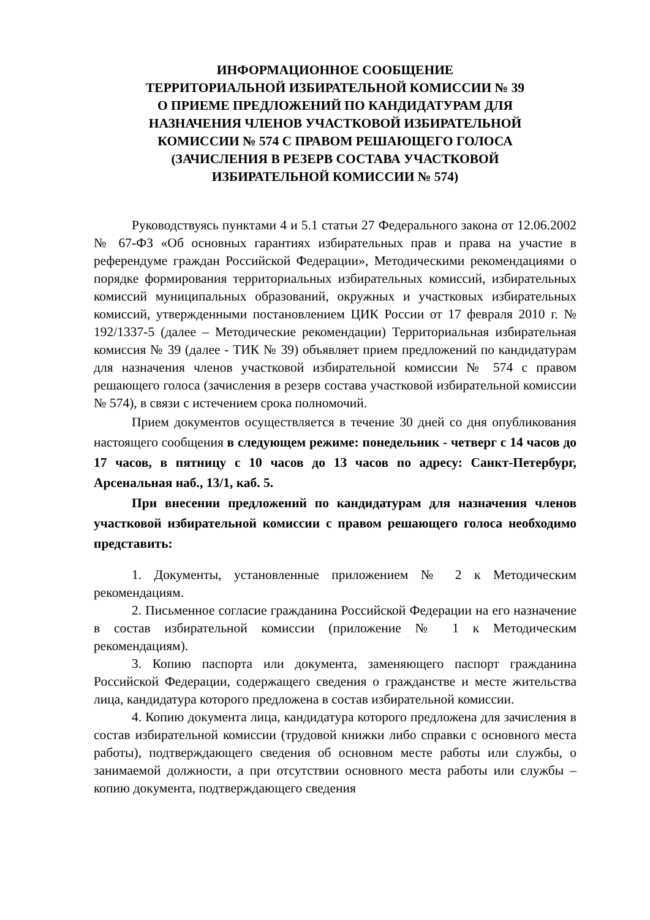ИНФОРМАЦИОННОЕ СООБЩЕНИЕ
ТЕРРИТОРИАЛЬНОЙ ИЗБИРАТЕЛЬНОЙ КОМИССИИ № 39
О ПРИЕМЕ ПРЕДЛОЖЕНИЙ ПО КАНДИДАТУРАМ ДЛЯ
НАЗНАЧЕНИЯ ЧЛЕНОВ УЧАСТКОВОЙ ИЗБИРАТЕЛЬНОЙ
КОМИССИИ № 574 С ПРАВОМ РЕШАЮЩЕГО ГОЛОСА
(ЗАЧИСЛЕНИЯ В РЕЗЕРВ СОСТАВА УЧАСТКОВОЙ
ИЗБИРАТЕЛЬНОЙ КОМИССИИ № 574)
Руководствуясь пунктами 4 и 5.1 статьи 27 Федерального закона от 12.06.2002 № 67-ФЗ «Об основных гарантиях избирательных прав и права на участие в референдуме граждан Российской Федерации», Методическими рекомендациями о порядке формирования территориальных избирательных комиссий, избирательных комиссий муниципальных образований, окружных и участковых избирательных комиссий, утвержденными постановлением ЦИК России от 17 февраля 2010 г. № 192/1337-5 (далее – Методические рекомендации) Территориальная избирательная комиссия № 39 (далее - ТИК № 39) объявляет прием предложений по кандидатурам для назначения членов участковой избирательной комиссии № 574 с правом решающего голоса (зачисления в резерв состава участковой избирательной комиссии № 574), в связи с истечением срока полномочий.
Прием документов осуществляется в течение 30 дней со дня опубликования настоящего сообщения в следующем режиме: понедельник - четверг с 14 часов до 17 часов, в пятницу с 10 часов до 13 часов по адресу: Санкт-Петербург, Арсенальная наб., 13/1, каб. 5.
При внесении предложений по кандидатурам для назначения членов участковой избирательной комиссии с правом решающего голоса необходимо представить:
1. Документы, установленные приложением № 2 к Методическим рекомендациям.
2. Письменное согласие гражданина Российской Федерации на его назначение в состав избирательной комиссии (приложение № 1 к Методическим рекомендациям).
3. Копию паспорта или документа, заменяющего паспорт гражданина Российской Федерации, содержащего сведения о гражданстве и месте жительства лица, кандидатура которого предложена в состав избирательной комиссии.
4. Копию документа лица, кандидатура которого предложена для зачисления в состав избирательной комиссии (трудовой книжки либо справки с основного места работы), подтверждающего сведения об основном месте работы или службы, о занимаемой должности, а при отсутствии основного места работы или службы – копию документа, подтверждающего сведения